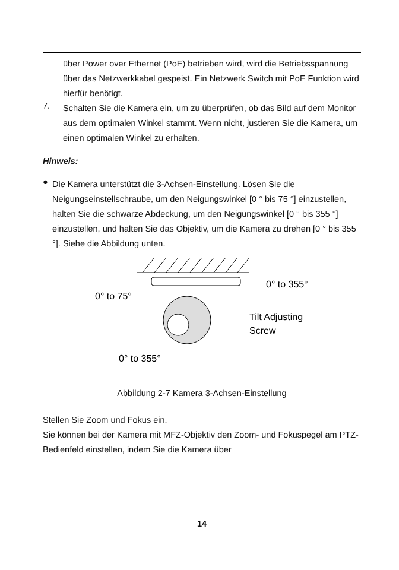über Power over Ethernet (PoE) betrieben wird, wird die Betriebsspannung über das Netzwerkkabel gespeist. Ein Netzwerk Switch mit PoE Funktion wird hierfür benötigt.
7.
Schalten Sie die Kamera ein, um zu überprüfen, ob das Bild auf dem Monitor aus dem optimalen Winkel stammt. Wenn nicht, justieren Sie die Kamera, um einen optimalen Winkel zu erhalten.
Hinweis:
●
Die Kamera unterstützt die 3-Achsen-Einstellung. Lösen Sie die Neigungseinstellschraube, um den Neigungswinkel [0 ° bis 75 °] einzustellen, halten Sie die schwarze Abdeckung, um den Neigungswinkel [0 ° bis 355 °] einzustellen, und halten Sie das Objektiv, um die Kamera zu drehen [0 ° bis 355 °]. Siehe die Abbildung unten.
0° to 75°
0° to 355°
Tilt Adjusting
Screw
0° to 355°
Abbildung 2-7 Kamera 3-Achsen-Einstellung
Stellen Sie Zoom und Fokus ein.
Sie können bei der Kamera mit MFZ-Objektiv den Zoom- und Fokuspegel am PTZ-Bedienfeld einstellen, indem Sie die Kamera über
14